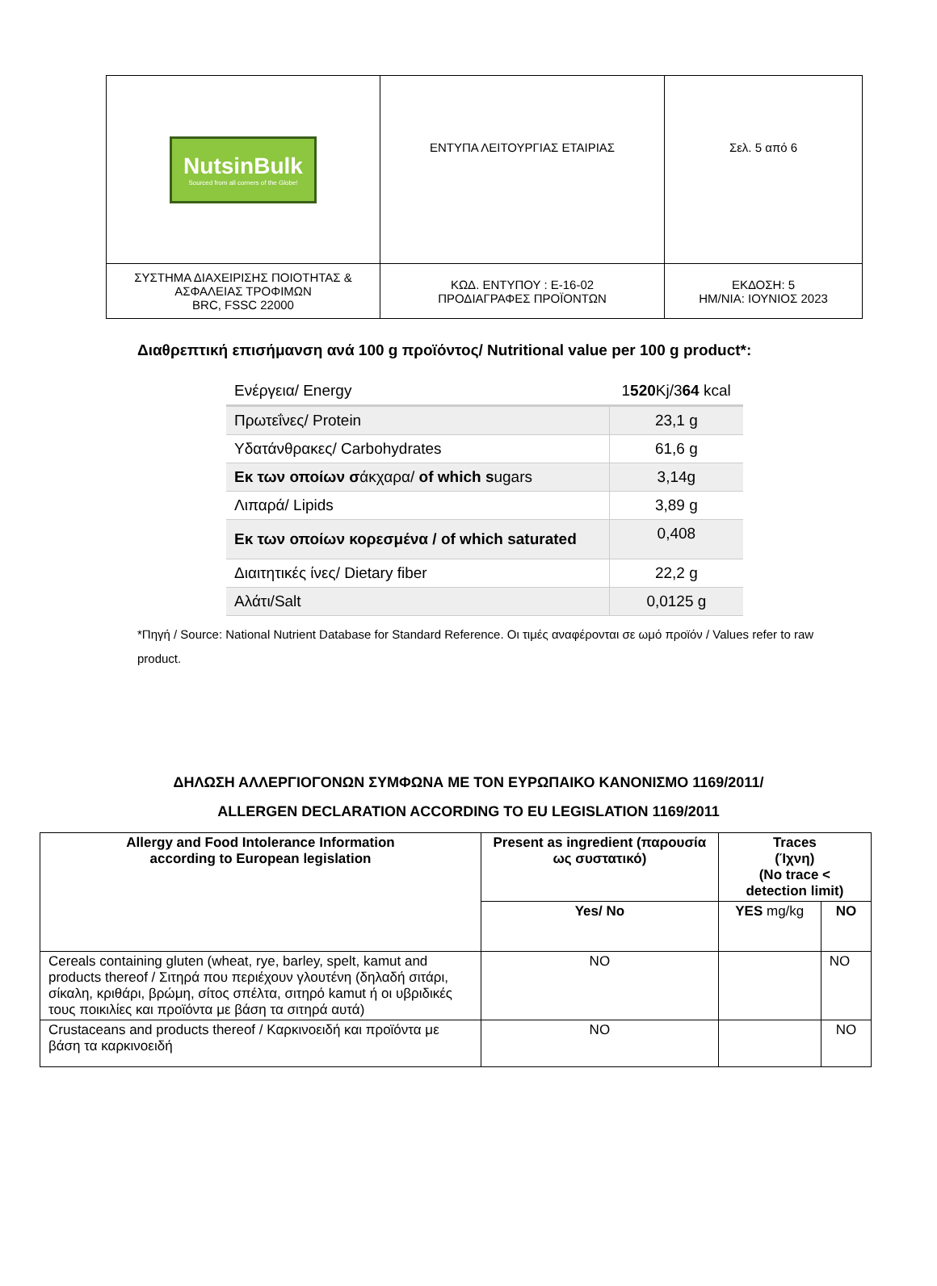| NutsinBulk Sourced from all corners of the Globe! | ΕΝΤΥΠΑ ΛΕΙΤΟΥΡΓΙΑΣ ΕΤΑΙΡΙΑΣ | Σελ. 5 από 6 |
| ΣΥΣΤΗΜΑ ΔΙΑΧΕΙΡΙΣΗΣ ΠΟΙΟΤΗΤΑΣ & ΑΣΦΑΛΕΙΑΣ ΤΡΟΦΙΜΩΝ BRC, FSSC 22000 | ΚΩΔ. ΕΝΤΥΠΟΥ : Ε-16-02 ΠΡΟΔΙΑΓΡΑΦΕΣ ΠΡΟΪΟΝΤΩΝ | ΕΚΔΟΣΗ: 5 ΗΜ/ΝΙΑ: ΙΟΥΝΙΟΣ 2023 |
Διαθρεπτική επισήμανση ανά 100 g προϊόντος/ Nutritional value per 100 g product*:
| Ενέργεια/ Energy | 1 520 Kj/3 64 kcal |
| Πρωτεΐνες/ Protein | 23,1 g |
| Υδατάνθρακες/ Carbohydrates | 61,6 g |
| Εκ των οποίων σ άκχαρα/ of which s ugars | 3,14g |
| Λιπαρά/ Lipids | 3,89 g |
| Εκ των οποίων κορεσμένα / of which saturated | 0,408 |
| Διαιτητικές ίνες/ Dietary fiber | 22,2 g |
| Αλάτι/Salt | 0,0125 g |
*Πηγή / Source: National Nutrient Database for Standard Reference. Οι τιμές αναφέρονται σε ωμό προϊόν / Values refer to raw product.
ΔΗΛΩΣΗ ΑΛΛΕΡΓΙΟΓΟΝΩΝ ΣΥΜΦΩΝΑ ΜΕ ΤΟΝ ΕΥΡΩΠΑΙΚΟ ΚΑΝΟΝΙΣΜΟ 1169/2011/
ALLERGEN DECLARATION ACCORDING TO EU LEGISLATION 1169/2011
| Allergy and Food Intolerance Information according to European legislation | Present as ingredient (παρουσία ως συστατικό) | Traces (Ίχνη) (No trace < detection limit) | |
| --- | --- | --- | --- |
| | Yes/ No | YES mg/kg | NO |
| Cereals containing gluten (wheat, rye, barley, spelt, kamut and products thereof / Σιτηρά που περιέχουν γλουτένη (δηλαδή σιτάρι, σίκαλη, κριθάρι, βρώμη, σίτος σπέλτα, σιτηρό kamut ή οι υβριδικές τους ποικιλίες και προϊόντα με βάση τα σιτηρά αυτά) | NO | | NO |
| Crustaceans and products thereof / Καρκινοειδή και προϊόντα με βάση τα καρκινοειδή | NO | | NO |